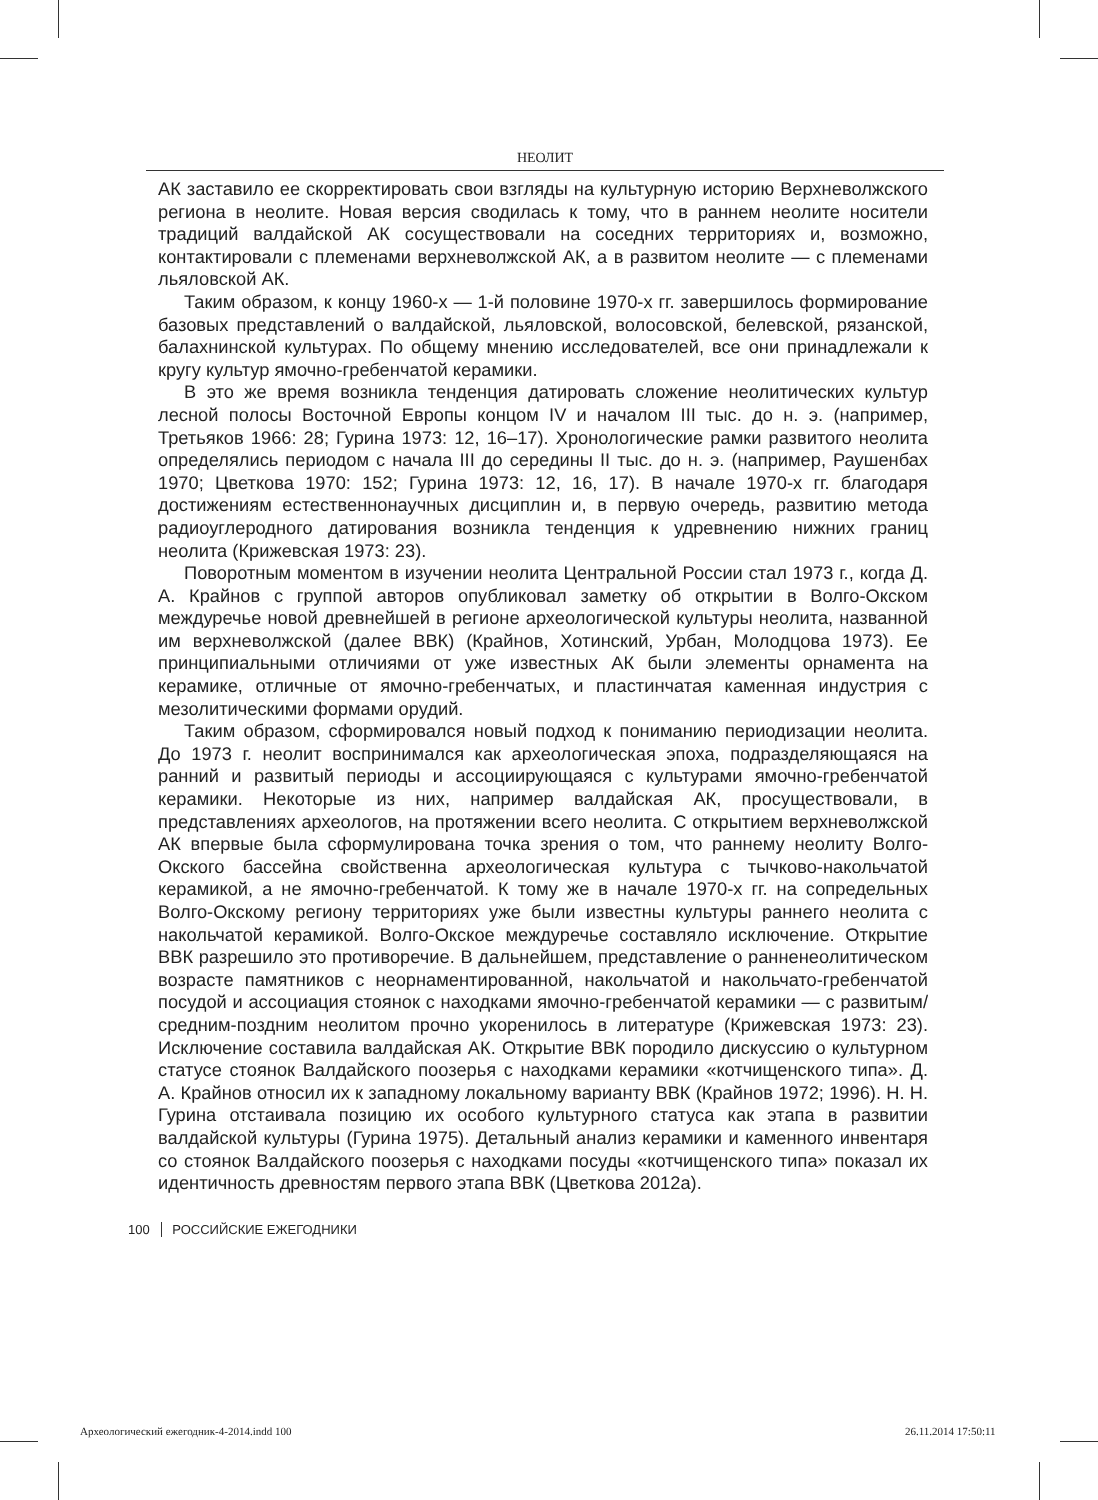НЕОЛИТ
АК заставило ее скорректировать свои взгляды на культурную историю Верхневолжского региона в неолите. Новая версия сводилась к тому, что в раннем неолите носители традиций валдайской АК сосуществовали на соседних территориях и, возможно, контактировали с племенами верхневолжской АК, а в развитом неолите — с племенами льяловской АК.
Таким образом, к концу 1960-х — 1-й половине 1970-х гг. завершилось формирование базовых представлений о валдайской, льяловской, волосовской, белевской, рязанской, балахнинской культурах. По общему мнению исследователей, все они принадлежали к кругу культур ямочно-гребенчатой керамики.
В это же время возникла тенденция датировать сложение неолитических культур лесной полосы Восточной Европы концом IV и началом III тыс. до н. э. (например, Третьяков 1966: 28; Гурина 1973: 12, 16–17). Хронологические рамки развитого неолита определялись периодом с начала III до середины II тыс. до н. э. (например, Раушенбах 1970; Цветкова 1970: 152; Гурина 1973: 12, 16, 17). В начале 1970-х гг. благодаря достижениям естественнонаучных дисциплин и, в первую очередь, развитию метода радиоуглеродного датирования возникла тенденция к удревнению нижних границ неолита (Крижевская 1973: 23).
Поворотным моментом в изучении неолита Центральной России стал 1973 г., когда Д. А. Крайнов с группой авторов опубликовал заметку об открытии в Волго-Окском междуречье новой древнейшей в регионе археологической культуры неолита, названной им верхневолжской (далее ВВК) (Крайнов, Хотинский, Урбан, Молодцова 1973). Ее принципиальными отличиями от уже известных АК были элементы орнамента на керамике, отличные от ямочно-гребенчатых, и пластинчатая каменная индустрия с мезолитическими формами орудий.
Таким образом, сформировался новый подход к пониманию периодизации неолита. До 1973 г. неолит воспринимался как археологическая эпоха, подразделяющаяся на ранний и развитый периоды и ассоциирующаяся с культурами ямочно-гребенчатой керамики. Некоторые из них, например валдайская АК, просуществовали, в представлениях археологов, на протяжении всего неолита. С открытием верхневолжской АК впервые была сформулирована точка зрения о том, что раннему неолиту Волго-Окского бассейна свойственна археологическая культура с тычково-накольчатой керамикой, а не ямочно-гребенчатой. К тому же в начале 1970-х гг. на сопредельных Волго-Окскому региону территориях уже были известны культуры раннего неолита с накольчатой керамикой. Волго-Окское междуречье составляло исключение. Открытие ВВК разрешило это противоречие. В дальнейшем, представление о ранненеолитическом возрасте памятников с неорнаментированной, накольчатой и накольчато-гребенчатой посудой и ассоциация стоянок с находками ямочно-гребенчатой керамики — с развитым/средним-поздним неолитом прочно укоренилось в литературе (Крижевская 1973: 23). Исключение составила валдайская АК. Открытие ВВК породило дискуссию о культурном статусе стоянок Валдайского поозерья с находками керамики «котчищенского типа». Д. А. Крайнов относил их к западному локальному варианту ВВК (Крайнов 1972; 1996). Н. Н. Гурина отстаивала позицию их особого культурного статуса как этапа в развитии валдайской культуры (Гурина 1975). Детальный анализ керамики и каменного инвентаря со стоянок Валдайского поозерья с находками посуды «котчищенского типа» показал их идентичность древностям первого этапа ВВК (Цветкова 2012а).
100 РОССИЙСКИЕ ЕЖЕГОДНИКИ
Археологический ежегодник-4-2014.indd 100
26.11.2014 17:50:11